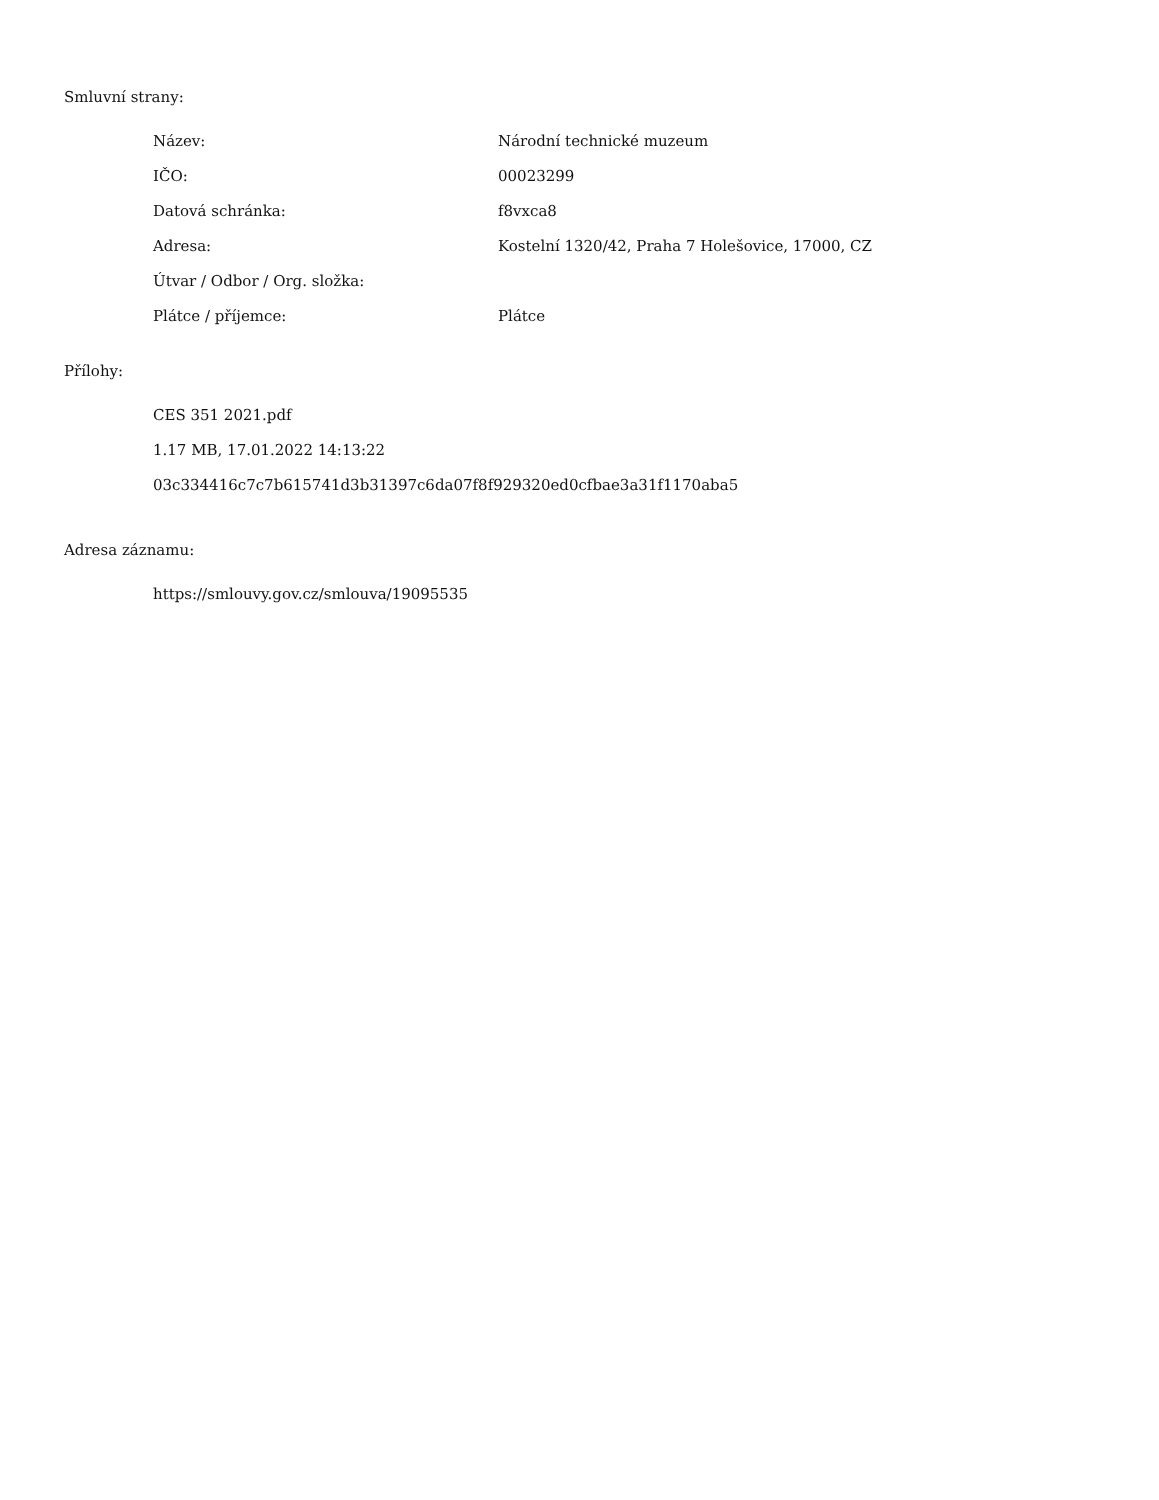Smluvní strany:
| Název: | Národní technické muzeum |
| IČO: | 00023299 |
| Datová schránka: | f8vxca8 |
| Adresa: | Kostelní 1320/42, Praha 7 Holešovice, 17000, CZ |
| Útvar / Odbor / Org. složka: | |
| Plátce / příjemce: | Plátce |
Přílohy:
CES 351 2021.pdf
1.17 MB, 17.01.2022 14:13:22
03c334416c7c7b615741d3b31397c6da07f8f929320ed0cfbae3a31f1170aba5
Adresa záznamu:
https://smlouvy.gov.cz/smlouva/19095535